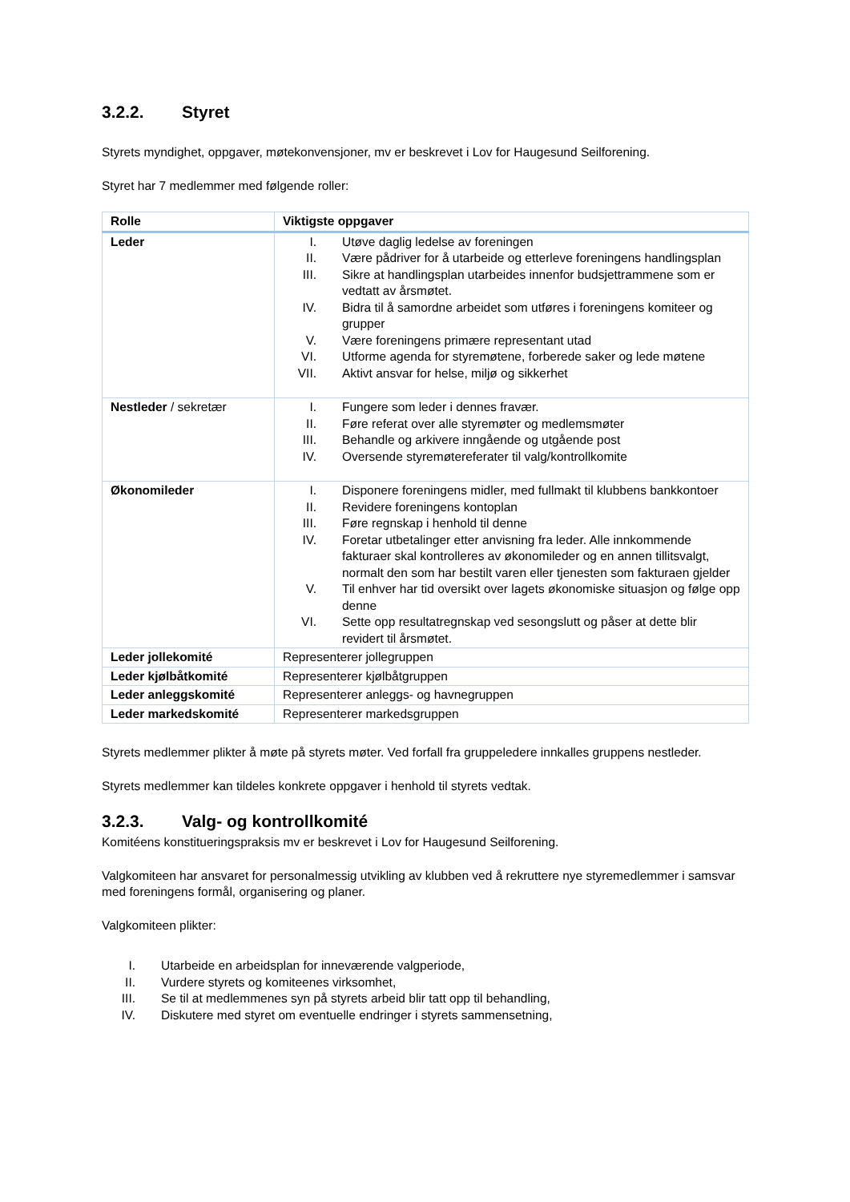3.2.2. Styret
Styrets myndighet, oppgaver, møtekonvensjoner, mv er beskrevet i Lov for Haugesund Seilforening.
Styret har 7 medlemmer med følgende roller:
| Rolle | Viktigste oppgaver |
| --- | --- |
| Leder | I. Utøve daglig ledelse av foreningen II. Være pådriver for å utarbeide og etterleve foreningens handlingsplan III. Sikre at handlingsplan utarbeides innenfor budsjettrammene som er vedtatt av årsmøtet. IV. Bidra til å samordne arbeidet som utføres i foreningens komiteer og grupper V. Være foreningens primære representant utad VI. Utforme agenda for styremøtene, forberede saker og lede møtene VII. Aktivt ansvar for helse, miljø og sikkerhet |
| Nestleder / sekretær | I. Fungere som leder i dennes fravær. II. Føre referat over alle styremøter og medlemsmøter III. Behandle og arkivere inngående og utgående post IV. Oversende styremøtereferater til valg/kontrollkomite |
| Økonomileder | I. Disponere foreningens midler, med fullmakt til klubbens bankkontoer II. Revidere foreningens kontoplan III. Føre regnskap i henhold til denne IV. Foretar utbetalinger etter anvisning fra leder. Alle innkommende fakturaer skal kontrolleres av økonomileder og en annen tillitsvalgt, normalt den som har bestilt varen eller tjenesten som fakturaen gjelder V. Til enhver har tid oversikt over lagets økonomiske situasjon og følge opp denne VI. Sette opp resultatregnskap ved sesongslutt og påser at dette blir revidert til årsmøtet. |
| Leder jollekomité | Representerer jollegruppen |
| Leder kjølbåtkomité | Representerer kjølbåtgruppen |
| Leder anleggskomité | Representerer anleggs- og havnegruppen |
| Leder markedskomité | Representerer markedsgruppen |
Styrets medlemmer plikter å møte på styrets møter. Ved forfall fra gruppeledere innkalles gruppens nestleder.
Styrets medlemmer kan tildeles konkrete oppgaver i henhold til styrets vedtak.
3.2.3. Valg- og kontrollkomité
Komitéens konstitueringspraksis mv er beskrevet i Lov for Haugesund Seilforening.
Valgkomiteen har ansvaret for personalmessig utvikling av klubben ved å rekruttere nye styremedlemmer i samsvar med foreningens formål, organisering og planer.
Valgkomiteen plikter:
I. Utarbeide en arbeidsplan for inneværende valgperiode,
II. Vurdere styrets og komiteenes virksomhet,
III. Se til at medlemmenes syn på styrets arbeid blir tatt opp til behandling,
IV. Diskutere med styret om eventuelle endringer i styrets sammensetning,